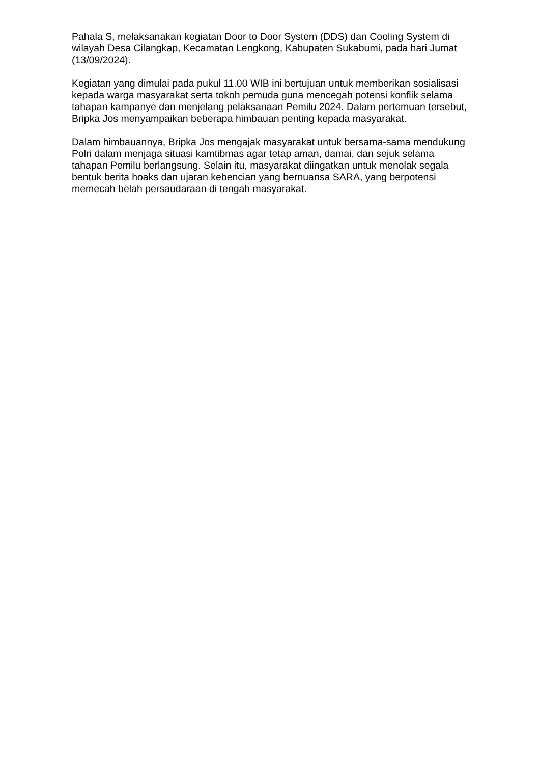Pahala S, melaksanakan kegiatan Door to Door System (DDS) dan Cooling System di wilayah Desa Cilangkap, Kecamatan Lengkong, Kabupaten Sukabumi, pada hari Jumat (13/09/2024).
Kegiatan yang dimulai pada pukul 11.00 WIB ini bertujuan untuk memberikan sosialisasi kepada warga masyarakat serta tokoh pemuda guna mencegah potensi konflik selama tahapan kampanye dan menjelang pelaksanaan Pemilu 2024. Dalam pertemuan tersebut, Bripka Jos menyampaikan beberapa himbauan penting kepada masyarakat.
Dalam himbauannya, Bripka Jos mengajak masyarakat untuk bersama-sama mendukung Polri dalam menjaga situasi kamtibmas agar tetap aman, damai, dan sejuk selama tahapan Pemilu berlangsung. Selain itu, masyarakat diingatkan untuk menolak segala bentuk berita hoaks dan ujaran kebencian yang bernuansa SARA, yang berpotensi memecah belah persaudaraan di tengah masyarakat.